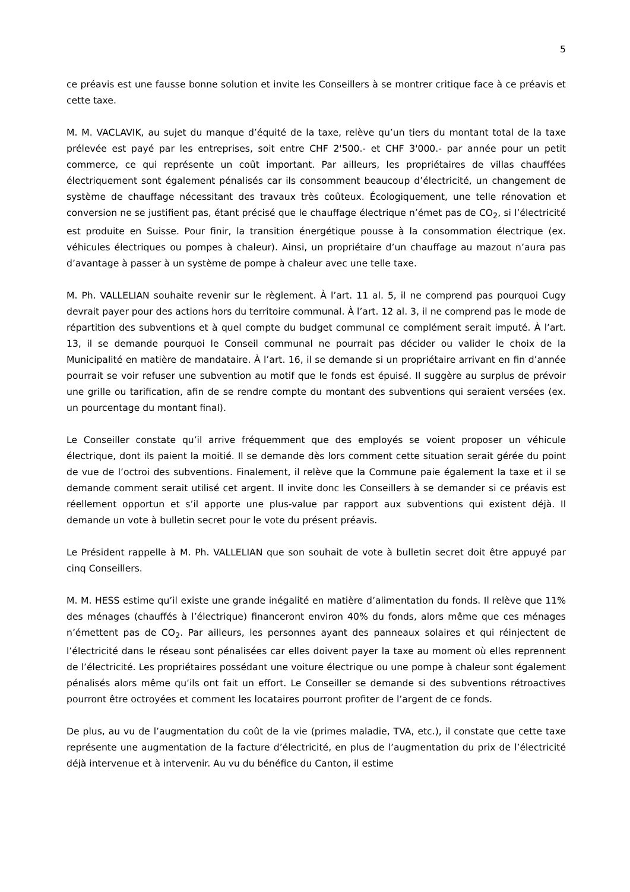5
ce préavis est une fausse bonne solution et invite les Conseillers à se montrer critique face à ce préavis et cette taxe.
M. M. VACLAVIK, au sujet du manque d’équité de la taxe, relève qu’un tiers du montant total de la taxe prélevée est payé par les entreprises, soit entre CHF 2'500.- et CHF 3'000.- par année pour un petit commerce, ce qui représente un coût important. Par ailleurs, les propriétaires de villas chauffées électriquement sont également pénalisés car ils consomment beaucoup d’électricité, un changement de système de chauffage nécessitant des travaux très coûteux. Écologiquement, une telle rénovation et conversion ne se justifient pas, étant précisé que le chauffage électrique n’émet pas de CO<sub>2</sub>, si l’électricité est produite en Suisse. Pour finir, la transition énergétique pousse à la consommation électrique (ex. véhicules électriques ou pompes à chaleur). Ainsi, un propriétaire d’un chauffage au mazout n’aura pas d’avantage à passer à un système de pompe à chaleur avec une telle taxe.
M. Ph. VALLELIAN souhaite revenir sur le règlement. À l’art. 11 al. 5, il ne comprend pas pourquoi Cugy devrait payer pour des actions hors du territoire communal. À l’art. 12 al. 3, il ne comprend pas le mode de répartition des subventions et à quel compte du budget communal ce complément serait imputé. À l’art. 13, il se demande pourquoi le Conseil communal ne pourrait pas décider ou valider le choix de la Municipalité en matière de mandataire. À l’art. 16, il se demande si un propriétaire arrivant en fin d’année pourrait se voir refuser une subvention au motif que le fonds est épuisé. Il suggère au surplus de prévoir une grille ou tarification, afin de se rendre compte du montant des subventions qui seraient versées (ex. un pourcentage du montant final).
Le Conseiller constate qu’il arrive fréquemment que des employés se voient proposer un véhicule électrique, dont ils paient la moitié. Il se demande dès lors comment cette situation serait gérée du point de vue de l’octroi des subventions. Finalement, il relève que la Commune paie également la taxe et il se demande comment serait utilisé cet argent. Il invite donc les Conseillers à se demander si ce préavis est réellement opportun et s’il apporte une plus-value par rapport aux subventions qui existent déjà. Il demande un vote à bulletin secret pour le vote du présent préavis.
Le Président rappelle à M. Ph. VALLELIAN que son souhait de vote à bulletin secret doit être appuyé par cinq Conseillers.
M. M. HESS estime qu’il existe une grande inégalité en matière d’alimentation du fonds. Il relève que 11% des ménages (chauffés à l’électrique) financeront environ 40% du fonds, alors même que ces ménages n’émettent pas de CO<sub>2</sub>. Par ailleurs, les personnes ayant des panneaux solaires et qui réinjectent de l’électricité dans le réseau sont pénalisées car elles doivent payer la taxe au moment où elles reprennent de l’électricité. Les propriétaires possédant une voiture électrique ou une pompe à chaleur sont également pénalisés alors même qu’ils ont fait un effort. Le Conseiller se demande si des subventions rétroactives pourront être octroyées et comment les locataires pourront profiter de l’argent de ce fonds.
De plus, au vu de l’augmentation du coût de la vie (primes maladie, TVA, etc.), il constate que cette taxe représente une augmentation de la facture d’électricité, en plus de l’augmentation du prix de l’électricité déjà intervenue et à intervenir. Au vu du bénéfice du Canton, il estime